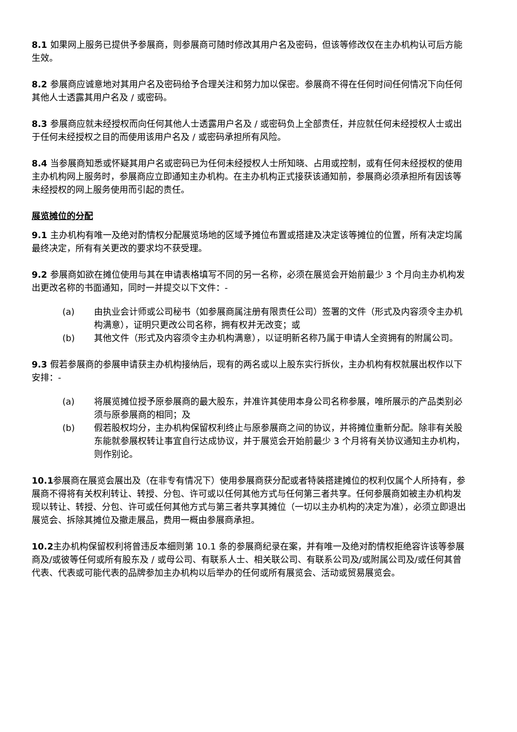8.1 如果网上服务已提供予参展商，则参展商可随时修改其用户名及密码，但该等修改仅在主办机构认可后方能生效。
8.2 参展商应诚意地对其用户名及密码给予合理关注和努力加以保密。参展商不得在任何时间任何情况下向任何其他人士透露其用户名及 / 或密码。
8.3 参展商应就未经授权而向任何其他人士透露用户名及 / 或密码负上全部责任，并应就任何未经授权人士或出于任何未经授权之目的而使用该用户名及 / 或密码承担所有风险。
8.4 当参展商知悉或怀疑其用户名或密码已为任何未经授权人士所知晓、占用或控制，或有任何未经授权的使用主办机构网上服务时，参展商应立即通知主办机构。在主办机构正式接获该通知前，参展商必须承担所有因该等未经授权的网上服务使用而引起的责任。
展览摊位的分配
9.1 主办机构有唯一及绝对酌情权分配展览场地的区域予摊位布置或搭建及决定该等摊位的位置，所有决定均属最终决定，所有有关更改的要求均不获受理。
9.2 参展商如欲在摊位使用与其在申请表格填写不同的另一名称，必须在展览会开始前最少 3 个月向主办机构发出更改名称的书面通知，同时一并提交以下文件：-
(a) 由执业会计师或公司秘书（如参展商属注册有限责任公司）签署的文件（形式及内容须令主办机构满意），证明只更改公司名称，拥有权并无改变；或
(b) 其他文件（形式及内容须令主办机构满意），以证明新名称乃属于申请人全资拥有的附属公司。
9.3 假若参展商的参展申请获主办机构接纳后，现有的两名或以上股东实行拆伙，主办机构有权就展出权作以下安排：-
(a) 将展览摊位授予原参展商的最大股东，并准许其使用本身公司名称参展，唯所展示的产品类别必须与原参展商的相同；及
(b) 假若股权均分，主办机构保留权利终止与原参展商之间的协议，并将摊位重新分配。除非有关股东能就参展权转让事宜自行达成协议，并于展览会开始前最少 3 个月将有关协议通知主办机构，则作别论。
10.1参展商在展览会展出及（在非专有情况下）使用参展商获分配或者特装搭建摊位的权利仅属个人所持有，参展商不得将有关权利转让、转授、分包、许可或以任何其他方式与任何第三者共享。任何参展商如被主办机构发现以转让、转授、分包、许可或任何其他方式与第三者共享其摊位（一切以主办机构的决定为准），必须立即退出展览会、拆除其摊位及撤走展品，费用一概由参展商承担。
10.2主办机构保留权利将曾违反本细则第 10.1 条的参展商纪录在案，并有唯一及绝对酌情权拒绝容许该等参展商及/或彼等任何或所有股东及 / 或母公司、有联系人士、相关联公司、有联系公司及/或附属公司及/或任何其曾代表、代表或可能代表的品牌参加主办机构以后举办的任何或所有展览会、活动或贸易展览会。